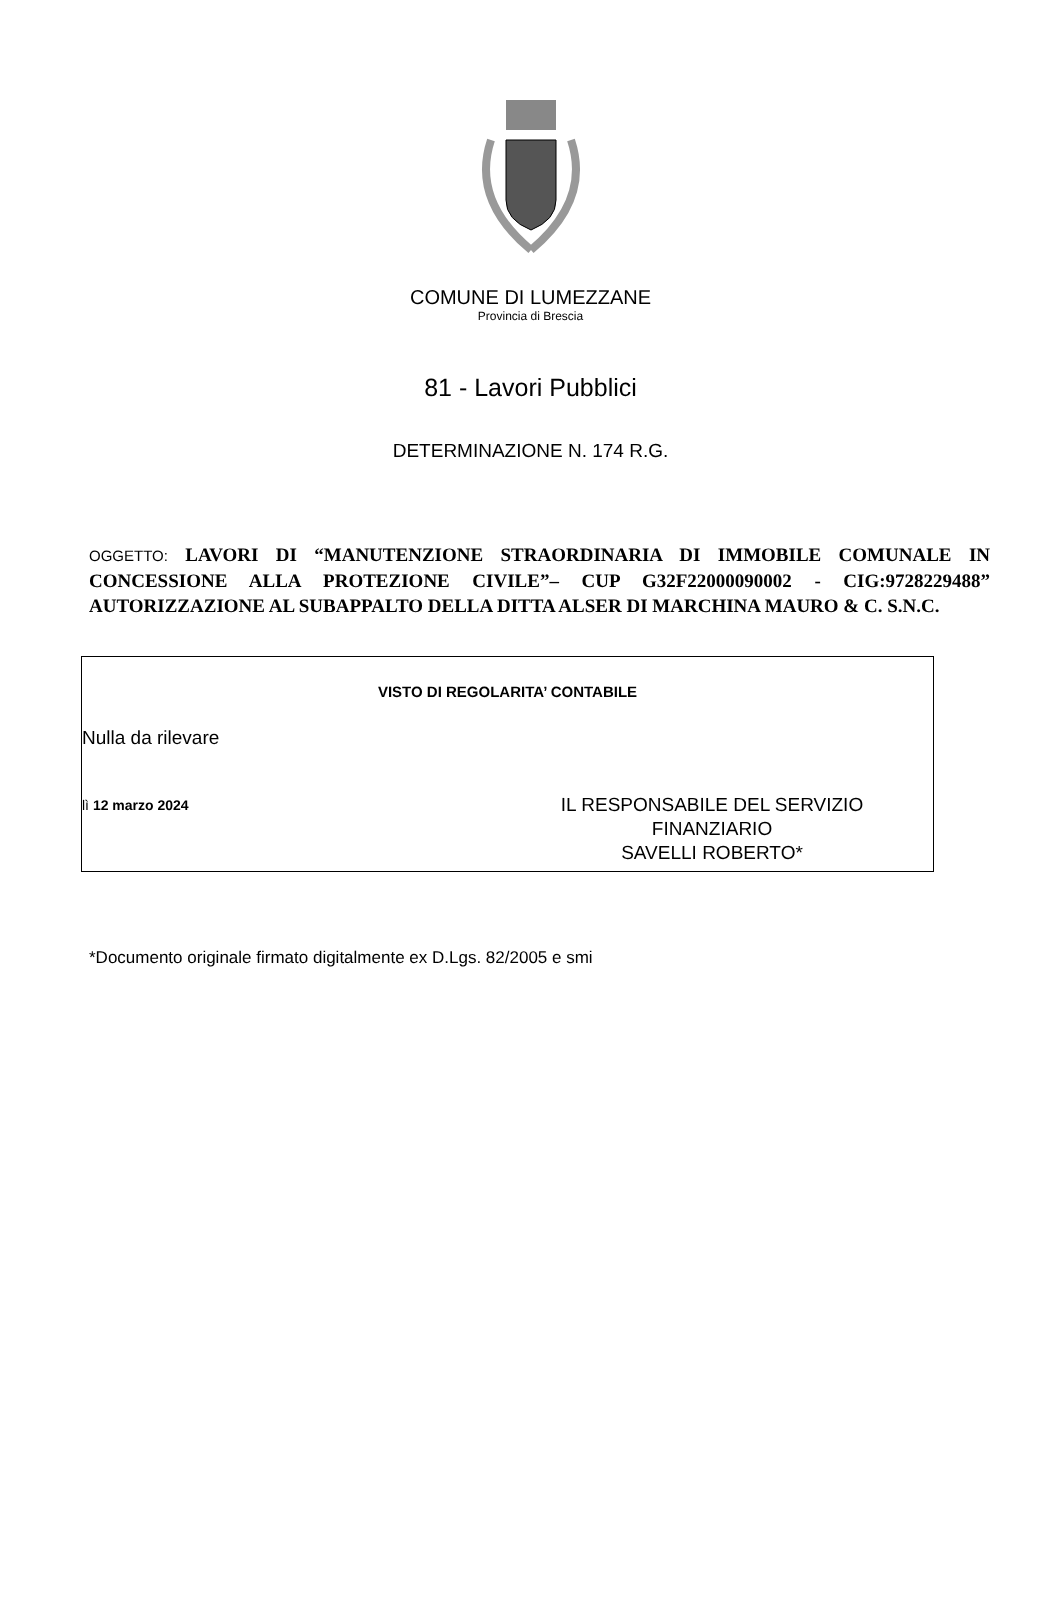COMUNE DI LUMEZZANE
Provincia di Brescia
81 - Lavori Pubblici
DETERMINAZIONE N. 174 R.G.
OGGETTO: LAVORI DI “MANUTENZIONE STRAORDINARIA DI IMMOBILE COMUNALE IN CONCESSIONE ALLA PROTEZIONE CIVILE”– CUP G32F22000090002 - CIG:9728229488” AUTORIZZAZIONE AL SUBAPPALTO DELLA DITTA ALSER DI MARCHINA MAURO & C. S.N.C.
VISTO DI REGOLARITA’ CONTABILE
Nulla da rilevare
lì 12 marzo 2024
IL RESPONSABILE DEL SERVIZIO
FINANZIARIO
SAVELLI ROBERTO*
*Documento originale firmato digitalmente ex D.Lgs. 82/2005 e smi